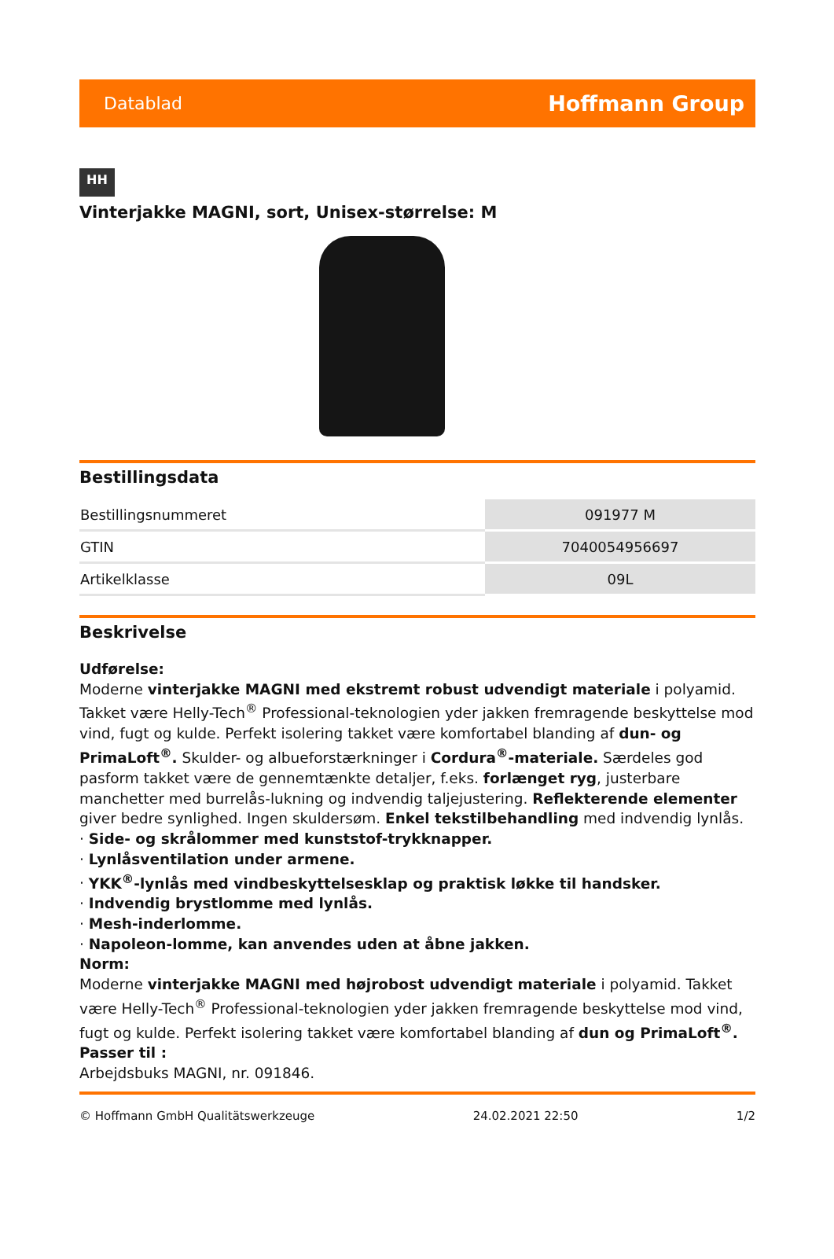Datablad Hoffmann Group
HH
Vinterjakke MAGNI, sort, Unisex-størrelse: M
Bestillingsdata
| Bestillingsnummeret | 091977 M |
| GTIN | 7040054956697 |
| Artikelklasse | 09L |
Beskrivelse
Udførelse:
Moderne vinterjakke MAGNI med ekstremt robust udvendigt materiale i polyamid. Takket være Helly-Tech<sup>®</sup> Professional-teknologien yder jakken fremragende beskyttelse mod vind, fugt og kulde. Perfekt isolering takket være komfortabel blanding af dun- og PrimaLoft<sup>®</sup>. Skulder- og albueforstærkninger i Cordura<sup>®</sup>-materiale. Særdeles god pasform takket være de gennemtænkte detaljer, f.eks. forlænget ryg, justerbare manchetter med burrelås-lukning og indvendig taljejustering. Reflekterende elementer giver bedre synlighed. Ingen skuldersøm. Enkel tekstilbehandling med indvendig lynlås.
· Side- og skrålommer med kunststof-trykknapper.
· Lynlåsventilation under armene.
· YKK<sup>®</sup>-lynlås med vindbeskyttelsesklap og praktisk løkke til handsker.
· Indvendig brystlomme med lynlås.
· Mesh-inderlomme.
· Napoleon-lomme, kan anvendes uden at åbne jakken.
Norm:
Moderne vinterjakke MAGNI med højrobost udvendigt materiale i polyamid. Takket være Helly-Tech<sup>®</sup> Professional-teknologien yder jakken fremragende beskyttelse mod vind, fugt og kulde. Perfekt isolering takket være komfortabel blanding af dun og PrimaLoft<sup>®</sup>.
Passer til :
Arbejdsbuks MAGNI, nr. 091846.
© Hoffmann GmbH Qualitätswerkzeuge 24.02.2021 22:50 1/2